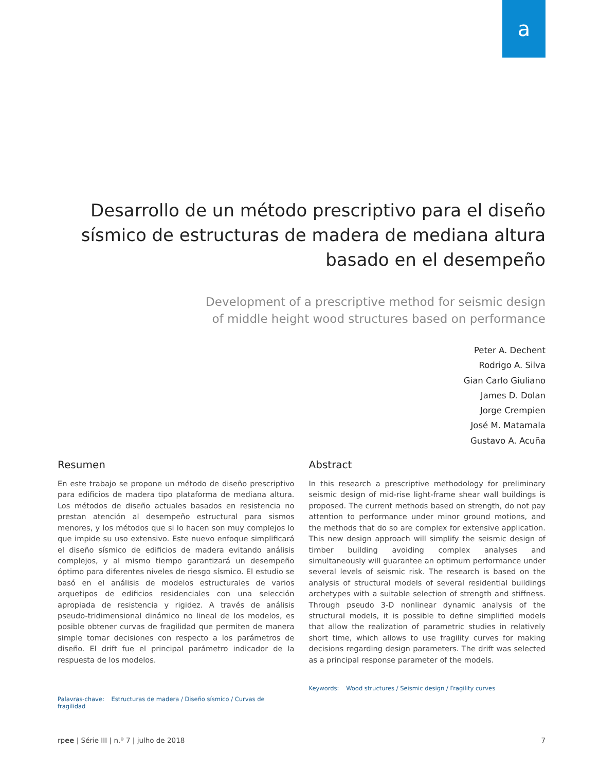a
Desarrollo de un método prescriptivo para el diseño sísmico de estructuras de madera de mediana altura basado en el desempeño
Development of a prescriptive method for seismic design
of middle height wood structures based on performance
Peter A. Dechent
Rodrigo A. Silva
Gian Carlo Giuliano
James D. Dolan
Jorge Crempien
José M. Matamala
Gustavo A. Acuña
Resumen
En este trabajo se propone un método de diseño prescriptivo para edificios de madera tipo plataforma de mediana altura. Los métodos de diseño actuales basados en resistencia no prestan atención al desempeño estructural para sismos menores, y los métodos que si lo hacen son muy complejos lo que impide su uso extensivo. Este nuevo enfoque simplificará el diseño sísmico de edificios de madera evitando análisis complejos, y al mismo tiempo garantizará un desempeño óptimo para diferentes niveles de riesgo sísmico. El estudio se basó en el análisis de modelos estructurales de varios arquetipos de edificios residenciales con una selección apropiada de resistencia y rigidez. A través de análisis pseudo-tridimensional dinámico no lineal de los modelos, es posible obtener curvas de fragilidad que permiten de manera simple tomar decisiones con respecto a los parámetros de diseño. El drift fue el principal parámetro indicador de la respuesta de los modelos.
Palavras-chave: Estructuras de madera / Diseño sísmico / Curvas de fragilidad
Abstract
In this research a prescriptive methodology for preliminary seismic design of mid-rise light-frame shear wall buildings is proposed. The current methods based on strength, do not pay attention to performance under minor ground motions, and the methods that do so are complex for extensive application. This new design approach will simplify the seismic design of timber building avoiding complex analyses and simultaneously will guarantee an optimum performance under several levels of seismic risk. The research is based on the analysis of structural models of several residential buildings archetypes with a suitable selection of strength and stiffness. Through pseudo 3-D nonlinear dynamic analysis of the structural models, it is possible to define simplified models that allow the realization of parametric studies in relatively short time, which allows to use fragility curves for making decisions regarding design parameters. The drift was selected as a principal response parameter of the models.
Keywords: Wood structures / Seismic design / Fragility curves
rpee | Série III | n.º 7 | julho de 2018 7